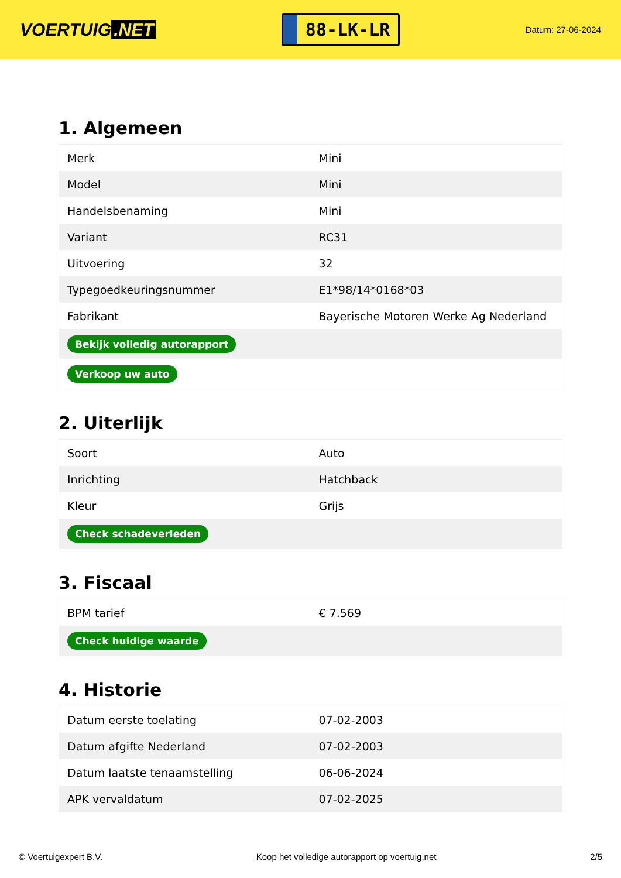VOERTUIG.NET
88-LK-LR
Datum: 27-06-2024
1. Algemeen
| Merk | Mini |
| Model | Mini |
| Handelsbenaming | Mini |
| Variant | RC31 |
| Uitvoering | 32 |
| Typegoedkeuringsnummer | E1*98/14*0168*03 |
| Fabrikant | Bayerische Motoren Werke Ag Nederland |
| Bekijk volledig autorapport | |
| Verkoop uw auto | |
2. Uiterlijk
| Soort | Auto |
| Inrichting | Hatchback |
| Kleur | Grijs |
| Check schadeverleden | |
3. Fiscaal
| BPM tarief | € 7.569 |
| Check huidige waarde | |
4. Historie
| Datum eerste toelating | 07-02-2003 |
| Datum afgifte Nederland | 07-02-2003 |
| Datum laatste tenaamstelling | 06-06-2024 |
| APK vervaldatum | 07-02-2025 |
© Voertuigexpert B.V. Koop het volledige autorapport op voertuig.net 2/5